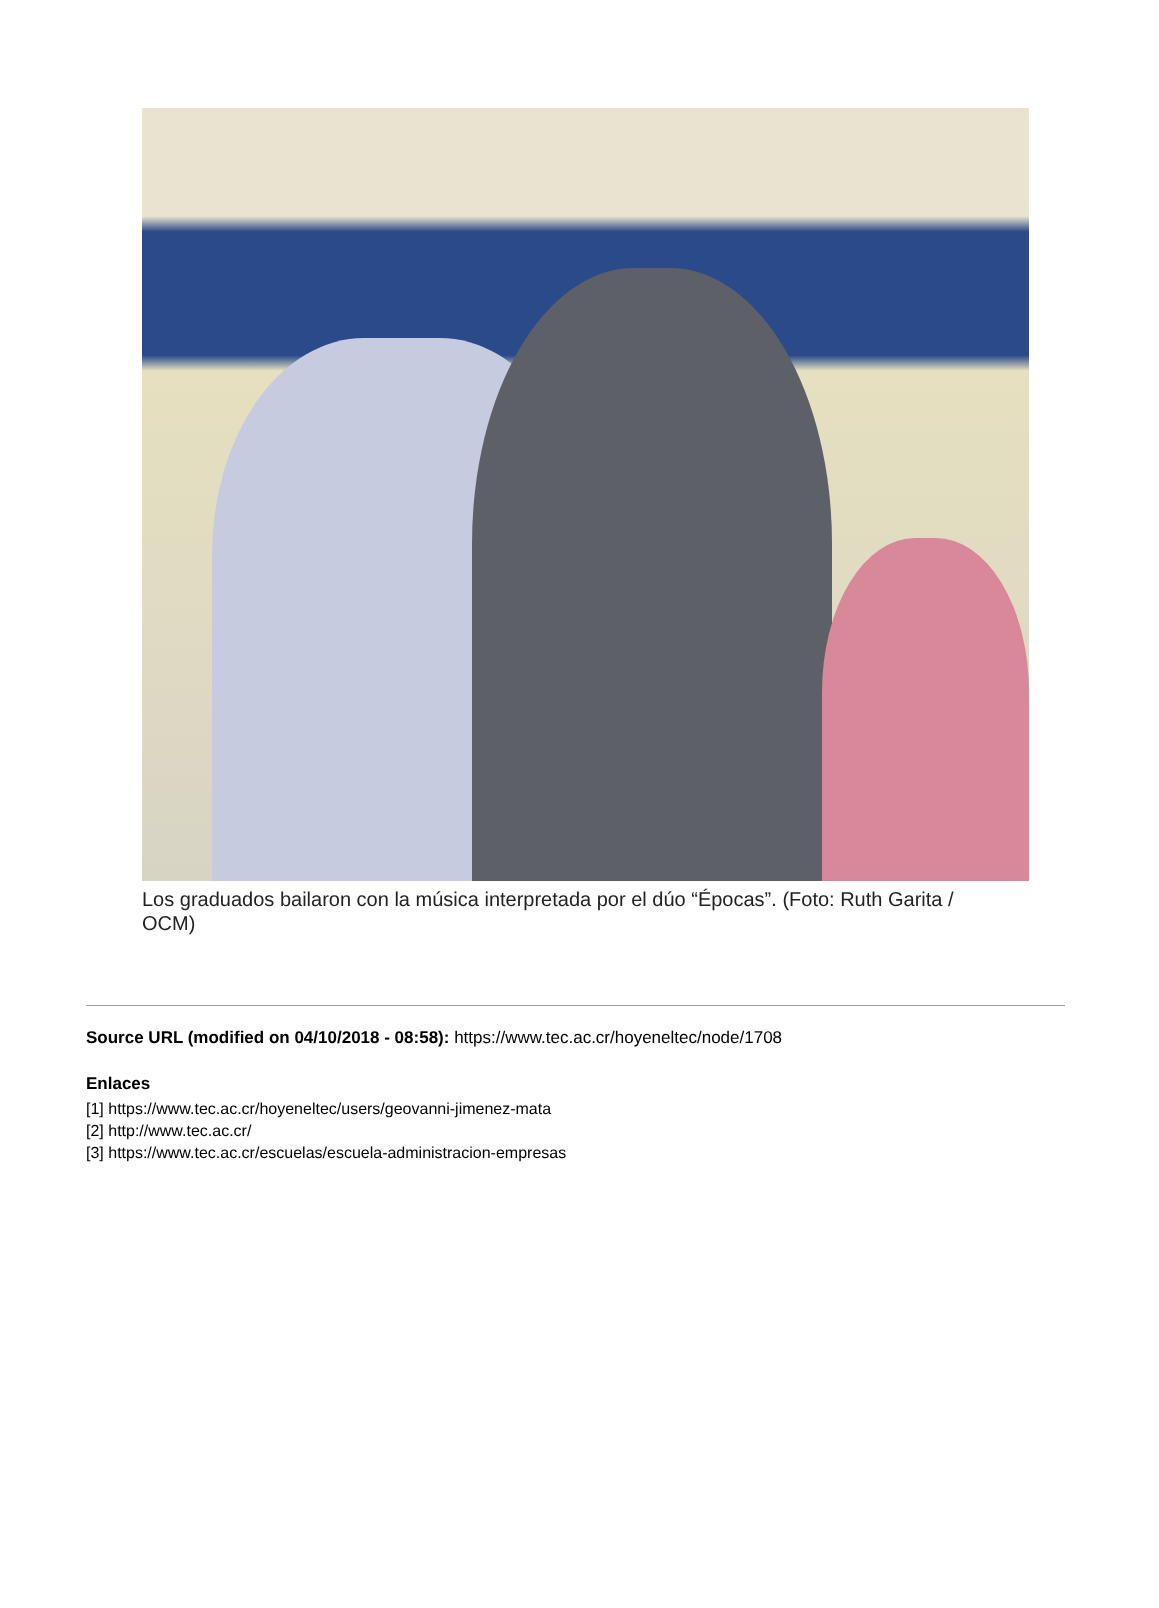Los graduados bailaron con la música interpretada por el dúo “Épocas”. (Foto: Ruth Garita / OCM)
Source URL (modified on 04/10/2018 - 08:58): https://www.tec.ac.cr/hoyeneltec/node/1708
Enlaces
[1] https://www.tec.ac.cr/hoyeneltec/users/geovanni-jimenez-mata
[2] http://www.tec.ac.cr/
[3] https://www.tec.ac.cr/escuelas/escuela-administracion-empresas